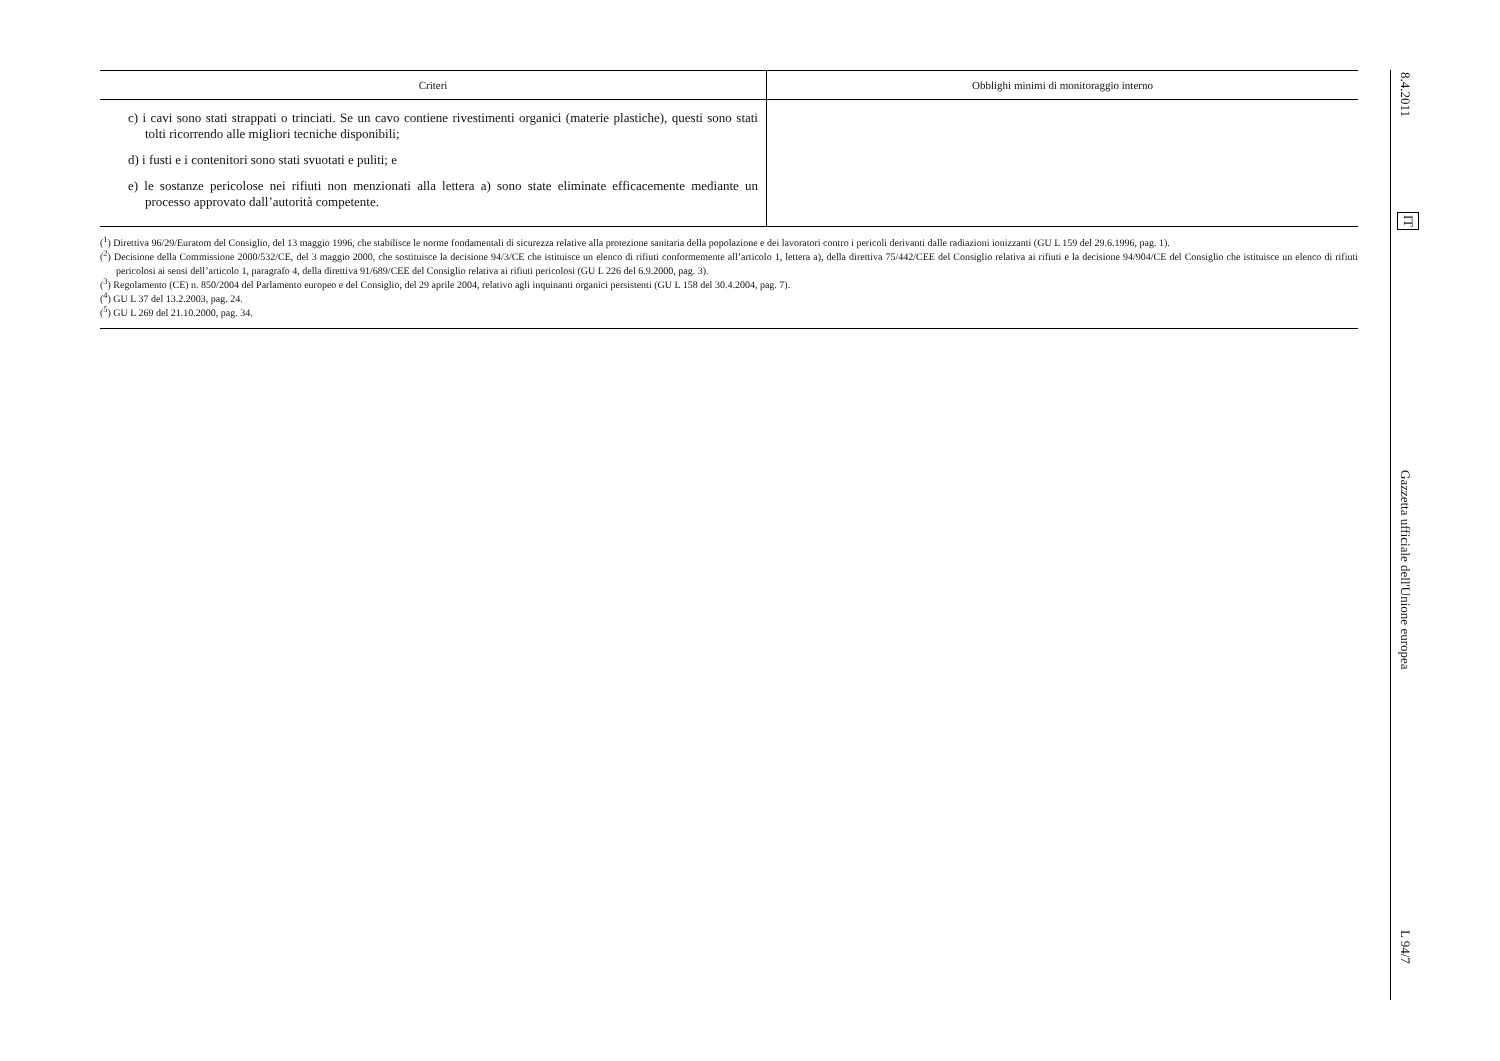| Criteri | Obblighi minimi di monitoraggio interno |
| --- | --- |
| c) i cavi sono stati strappati o trinciati. Se un cavo contiene rivestimenti organici (materie plastiche), questi sono stati tolti ricorrendo alle migliori tecniche disponibili; d) i fusti e i contenitori sono stati svuotati e puliti; e e) le sostanze pericolose nei rifiuti non menzionati alla lettera a) sono state eliminate efficacemente mediante un processo approvato dall’autorità competente. | |
(<sup>1</sup>) Direttiva 96/29/Euratom del Consiglio, del 13 maggio 1996, che stabilisce le norme fondamentali di sicurezza relative alla protezione sanitaria della popolazione e dei lavoratori contro i pericoli derivanti dalle radiazioni ionizzanti (GU L 159 del 29.6.1996, pag. 1).
(<sup>2</sup>) Decisione della Commissione 2000/532/CE, del 3 maggio 2000, che sostituisce la decisione 94/3/CE che istituisce un elenco di rifiuti conformemente all’articolo 1, lettera a), della direttiva 75/442/CEE del Consiglio relativa ai rifiuti e la decisione 94/904/CE del Consiglio che istituisce un elenco di rifiuti pericolosi ai sensi dell’articolo 1, paragrafo 4, della direttiva 91/689/CEE del Consiglio relativa ai rifiuti pericolosi (GU L 226 del 6.9.2000, pag. 3).
(<sup>3</sup>) Regolamento (CE) n. 850/2004 del Parlamento europeo e del Consiglio, del 29 aprile 2004, relativo agli inquinanti organici persistenti (GU L 158 del 30.4.2004, pag. 7).
(<sup>4</sup>) GU L 37 del 13.2.2003, pag. 24.
(<sup>5</sup>) GU L 269 del 21.10.2000, pag. 34.
8.4.2011
IT
Gazzetta ufficiale dell'Unione europea
L 94/7